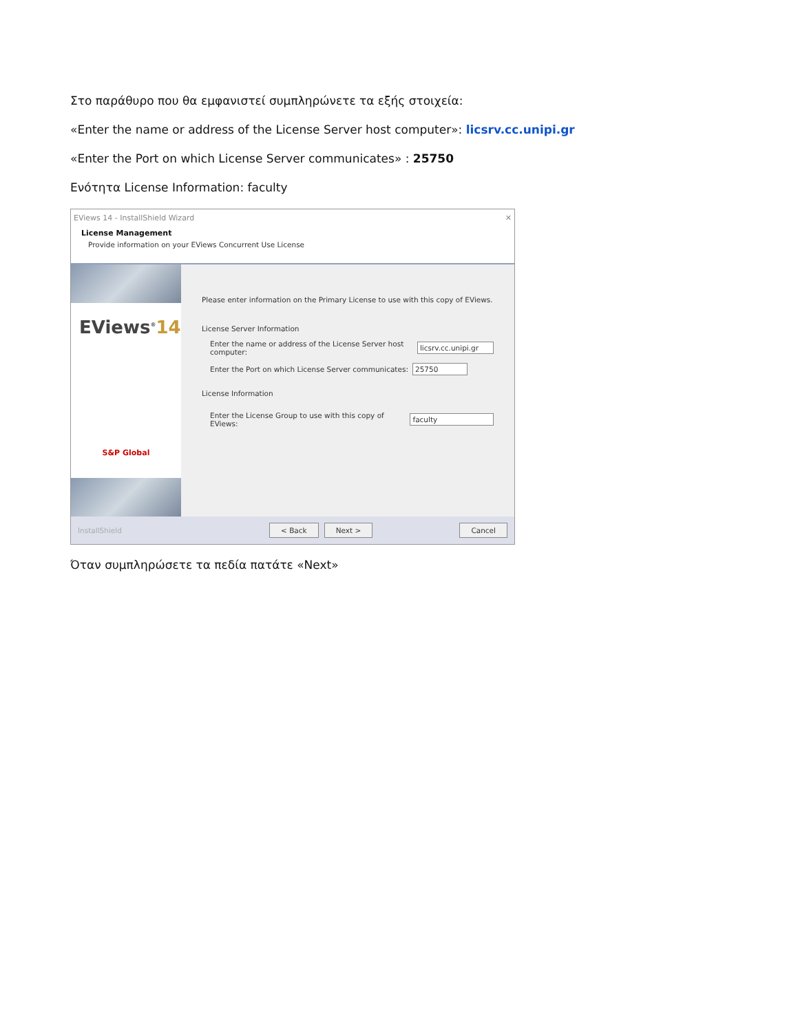Στο παράθυρο που θα εμφανιστεί συμπληρώνετε τα εξής στοιχεία:
«Enter the name or address of the License Server host computer»: licsrv.cc.unipi.gr
«Enter the Port on which License Server communicates» : 25750
Ενότητα License Information: faculty
EViews 14 - InstallShield Wizard ✕
License Management
Provide information on your EViews Concurrent Use License
EViews<sup>®</sup>14
S&P Global
Please enter information on the Primary License to use with this copy of EViews.
License Server Information
Enter the name or address of the License Server host computer: licsrv.cc.unipi.gr
Enter the Port on which License Server communicates: 25750
License Information
Enter the License Group to use with this copy of EViews: faculty
InstallShield < Back Next > Cancel
Όταν συμπληρώσετε τα πεδία πατάτε «Next»